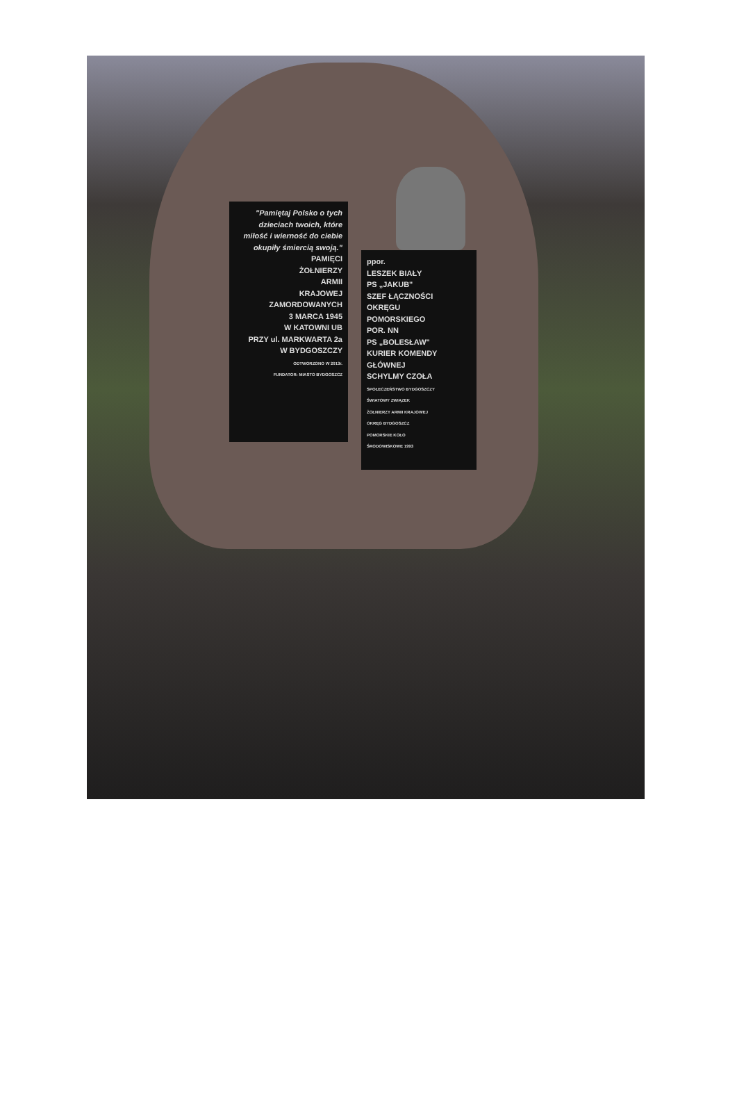"Pamiętaj Polsko o tych dzieciach twoich, które miłość i wierność do ciebie okupiły śmiercią swoją."
PAMIĘCI
ŻOŁNIERZY
ARMII
KRAJOWEJ
ZAMORDOWANYCH
3 MARCA 1945
W KATOWNI UB
PRZY ul. MARKWARTA 2a
W BYDGOSZCZY
ODTWORZONO W 2013r.
FUNDATOR: MIASTO BYDGOSZCZ
ppor.
LESZEK BIAŁY
PS „JAKUB"
SZEF ŁĄCZNOŚCI
OKRĘGU
POMORSKIEGO
POR. NN
PS „BOLESŁAW"
KURIER KOMENDY
GŁÓWNEJ
SCHYLMY CZOŁA
SPOŁECZEŃSTWO BYDGOSZCZY
ŚWIATOWY ZWIĄZEK
ŻOŁNIERZY ARMII KRAJOWEJ
OKRĘG BYDGOSZCZ
POMORSKIE KOŁO
ŚRODOWISKOWE 1993